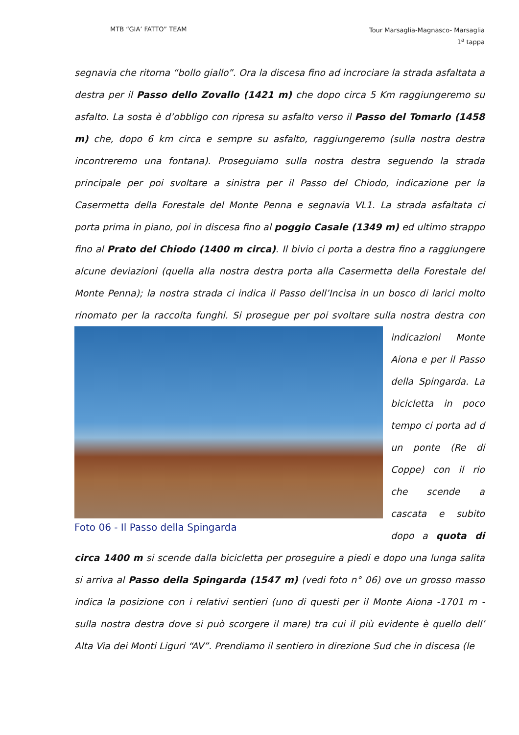MTB “GIA’ FATTO” TEAM
Tour Marsaglia-Magnasco- Marsaglia
1<sup>a</sup> tappa
segnavia che ritorna “bollo giallo”. Ora la discesa fino ad incrociare la strada asfaltata a destra per il Passo dello Zovallo (1421 m) che dopo circa 5 Km raggiungeremo su asfalto. La sosta è d’obbligo con ripresa su asfalto verso il Passo del Tomarlo (1458 m) che, dopo 6 km circa e sempre su asfalto, raggiungeremo (sulla nostra destra incontreremo una fontana). Proseguiamo sulla nostra destra seguendo la strada principale per poi svoltare a sinistra per il Passo del Chiodo, indicazione per la Casermetta della Forestale del Monte Penna e segnavia VL1. La strada asfaltata ci porta prima in piano, poi in discesa fino al poggio Casale (1349 m) ed ultimo strappo fino al Prato del Chiodo (1400 m circa). Il bivio ci porta a destra fino a raggiungere alcune deviazioni (quella alla nostra destra porta alla Casermetta della Forestale del Monte Penna); la nostra strada ci indica il Passo dell’Incisa in un bosco di larici molto rinomato per la raccolta funghi. Si prosegue
Foto 06 - Il Passo della Spingarda
per poi svoltare sulla nostra destra con indicazioni Monte Aiona e per il Passo della Spingarda. La bicicletta in poco tempo ci porta ad d un ponte (Re di Coppe) con il rio che scende a cascata e subito dopo a quota di circa 1400 m si scende dalla bicicletta per proseguire a piedi e dopo una lunga salita si arriva al Passo della Spingarda (1547 m) (vedi foto n° 06) ove un grosso masso indica la posizione con i relativi sentieri (uno di questi per il Monte Aiona -1701 m - sulla nostra destra dove si può scorgere il mare) tra cui il più evidente è quello dell’ Alta Via dei Monti Liguri “AV”. Prendiamo il sentiero in direzione Sud che in discesa (le